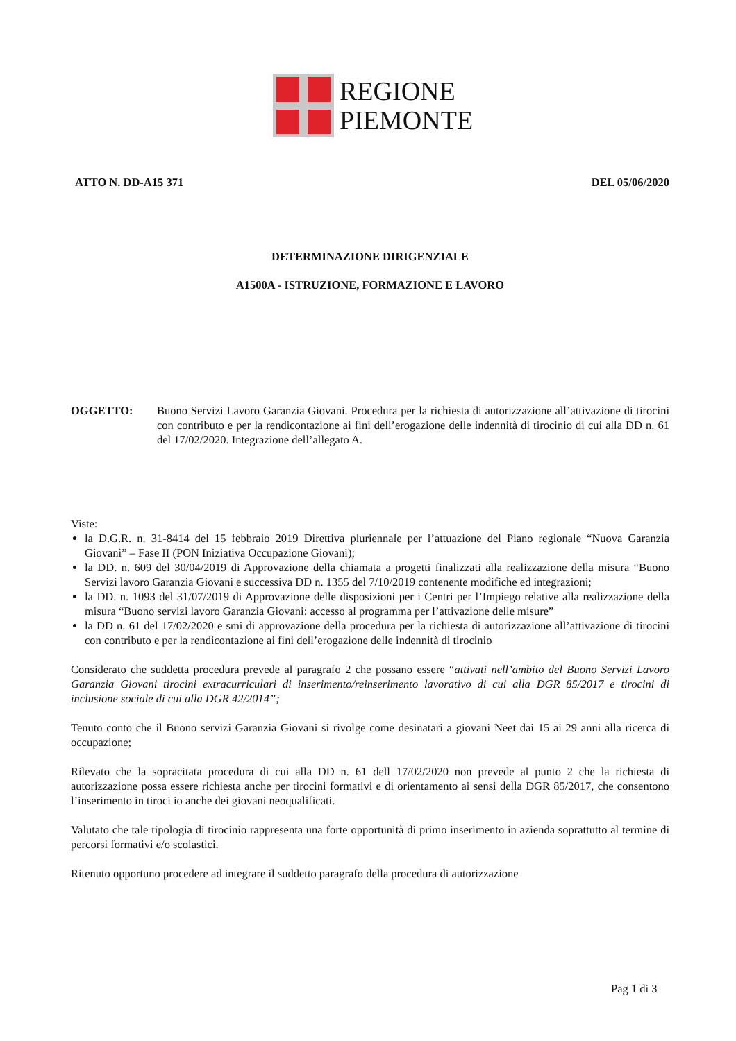REGIONE
PIEMONTE
ATTO N. DD-A15 371 DEL 05/06/2020
DETERMINAZIONE DIRIGENZIALE
A1500A - ISTRUZIONE, FORMAZIONE E LAVORO
OGGETTO: Buono Servizi Lavoro Garanzia Giovani. Procedura per la richiesta di autorizzazione all’attivazione di tirocini con contributo e per la rendicontazione ai fini dell’erogazione delle indennità di tirocinio di cui alla DD n. 61 del 17/02/2020. Integrazione dell’allegato A.
Viste:
la D.G.R. n. 31-8414 del 15 febbraio 2019 Direttiva pluriennale per l’attuazione del Piano regionale “Nuova Garanzia Giovani” – Fase II (PON Iniziativa Occupazione Giovani);
la DD. n. 609 del 30/04/2019 di Approvazione della chiamata a progetti finalizzati alla realizzazione della misura “Buono Servizi lavoro Garanzia Giovani e successiva DD n. 1355 del 7/10/2019 contenente modifiche ed integrazioni;
la DD. n. 1093 del 31/07/2019 di Approvazione delle disposizioni per i Centri per l’Impiego relative alla realizzazione della misura “Buono servizi lavoro Garanzia Giovani: accesso al programma per l’attivazione delle misure”
la DD n. 61 del 17/02/2020 e smi di approvazione della procedura per la richiesta di autorizzazione all’attivazione di tirocini con contributo e per la rendicontazione ai fini dell’erogazione delle indennità di tirocinio
Considerato che suddetta procedura prevede al paragrafo 2 che possano essere “attivati nell’ambito del Buono Servizi Lavoro Garanzia Giovani tirocini extracurriculari di inserimento/reinserimento lavorativo di cui alla DGR 85/2017 e tirocini di inclusione sociale di cui alla DGR 42/2014”;
Tenuto conto che il Buono servizi Garanzia Giovani si rivolge come desinatari a giovani Neet dai 15 ai 29 anni alla ricerca di occupazione;
Rilevato che la sopracitata procedura di cui alla DD n. 61 dell 17/02/2020 non prevede al punto 2 che la richiesta di autorizzazione possa essere richiesta anche per tirocini formativi e di orientamento ai sensi della DGR 85/2017, che consentono l’inserimento in tiroci io anche dei giovani neoqualificati.
Valutato che tale tipologia di tirocinio rappresenta una forte opportunità di primo inserimento in azienda soprattutto al termine di percorsi formativi e/o scolastici.
Ritenuto opportuno procedere ad integrare il suddetto paragrafo della procedura di autorizzazione
Pag 1 di 3